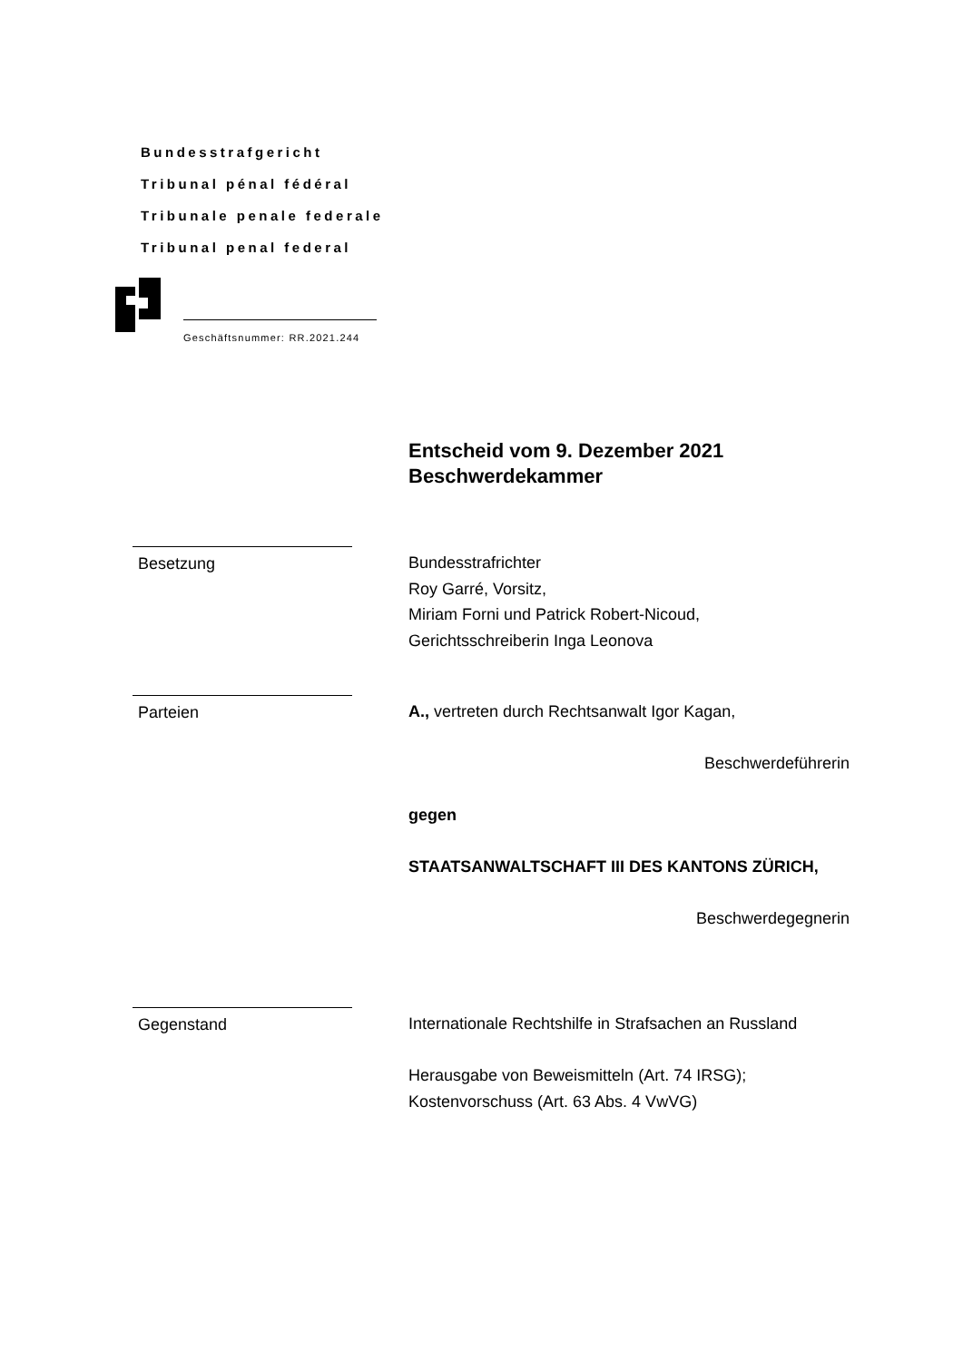Bundesstrafgericht
Tribunal pénal fédéral
Tribunale penale federale
Tribunal penal federal
Geschäftsnummer: RR.2021.244
Entscheid vom 9. Dezember 2021
Beschwerdekammer
Besetzung Bundesstrafrichter
Roy Garré, Vorsitz,
Miriam Forni und Patrick Robert-Nicoud,
Gerichtsschreiberin Inga Leonova
Parteien A., vertreten durch Rechtsanwalt Igor Kagan,
Beschwerdeführerin
gegen
STAATSANWALTSCHAFT III DES KANTONS ZÜRICH,
Beschwerdegegnerin
Gegenstand Internationale Rechtshilfe in Strafsachen an Russland
Herausgabe von Beweismitteln (Art. 74 IRSG);
Kostenvorschuss (Art. 63 Abs. 4 VwVG)